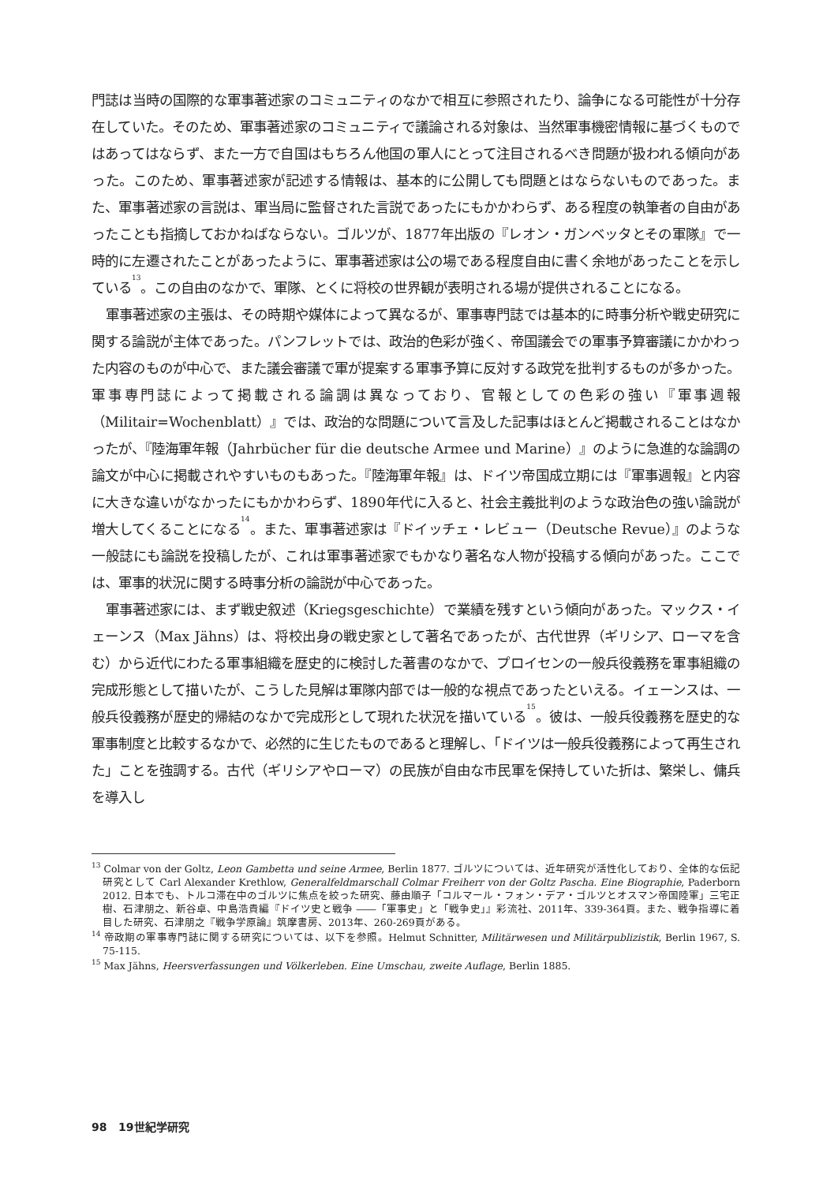門誌は当時の国際的な軍事著述家のコミュニティのなかで相互に参照されたり、論争になる可能性が十分存在していた。そのため、軍事著述家のコミュニティで議論される対象は、当然軍事機密情報に基づくものではあってはならず、また一方で自国はもちろん他国の軍人にとって注目されるべき問題が扱われる傾向があった。このため、軍事著述家が記述する情報は、基本的に公開しても問題とはならないものであった。また、軍事著述家の言説は、軍当局に監督された言説であったにもかかわらず、ある程度の執筆者の自由があったことも指摘しておかねばならない。ゴルツが、1877年出版の『レオン・ガンベッタとその軍隊』で一時的に左遷されたことがあったように、軍事著述家は公の場である程度自由に書く余地があったことを示している<sup>13</sup>。この自由のなかで、軍隊、とくに将校の世界観が表明される場が提供されることになる。
軍事著述家の主張は、その時期や媒体によって異なるが、軍事専門誌では基本的に時事分析や戦史研究に関する論説が主体であった。パンフレットでは、政治的色彩が強く、帝国議会での軍事予算審議にかかわった内容のものが中心で、また議会審議で軍が提案する軍事予算に反対する政党を批判するものが多かった。軍事専門誌によって掲載される論調は異なっており、官報としての色彩の強い『軍事週報（Militair=Wochenblatt）』では、政治的な問題について言及した記事はほとんど掲載されることはなかったが、『陸海軍年報（Jahrbücher für die deutsche Armee und Marine）』のように急進的な論調の論文が中心に掲載されやすいものもあった。『陸海軍年報』は、ドイツ帝国成立期には『軍事週報』と内容に大きな違いがなかったにもかかわらず、1890年代に入ると、社会主義批判のような政治色の強い論説が増大してくることになる<sup>14</sup>。また、軍事著述家は『ドイッチェ・レビュー（Deutsche Revue）』のような一般誌にも論説を投稿したが、これは軍事著述家でもかなり著名な人物が投稿する傾向があった。ここでは、軍事的状況に関する時事分析の論説が中心であった。
軍事著述家には、まず戦史叙述（Kriegsgeschichte）で業績を残すという傾向があった。マックス・イェーンス（Max Jähns）は、将校出身の戦史家として著名であったが、古代世界（ギリシア、ローマを含む）から近代にわたる軍事組織を歴史的に検討した著書のなかで、プロイセンの一般兵役義務を軍事組織の完成形態として描いたが、こうした見解は軍隊内部では一般的な視点であったといえる。イェーンスは、一般兵役義務が歴史的帰結のなかで完成形として現れた状況を描いている<sup>15</sup>。彼は、一般兵役義務を歴史的な軍事制度と比較するなかで、必然的に生じたものであると理解し、「ドイツは一般兵役義務によって再生された」ことを強調する。古代（ギリシアやローマ）の民族が自由な市民軍を保持していた折は、繁栄し、傭兵を導入し
<sup>13</sup> Colmar von der Goltz, Leon Gambetta und seine Armee, Berlin 1877. ゴルツについては、近年研究が活性化しており、全体的な伝記研究として Carl Alexander Krethlow, Generalfeldmarschall Colmar Freiherr von der Goltz Pascha. Eine Biographie, Paderborn 2012. 日本でも、トルコ滞在中のゴルツに焦点を絞った研究、藤由順子「コルマール・フォン・デア・ゴルツとオスマン帝国陸軍」三宅正樹、石津朋之、新谷卓、中島浩貴編『ドイツ史と戦争 ――「軍事史」と「戦争史」』彩流社、2011年、339-364頁。また、戦争指導に着目した研究、石津朋之『戦争学原論』筑摩書房、2013年、260-269頁がある。
<sup>14</sup> 帝政期の軍事専門誌に関する研究については、以下を参照。Helmut Schnitter, Militärwesen und Militärpublizistik, Berlin 1967, S. 75-115.
<sup>15</sup> Max Jähns, Heersverfassungen und Völkerleben. Eine Umschau, zweite Auflage, Berlin 1885.
98 19世紀学研究